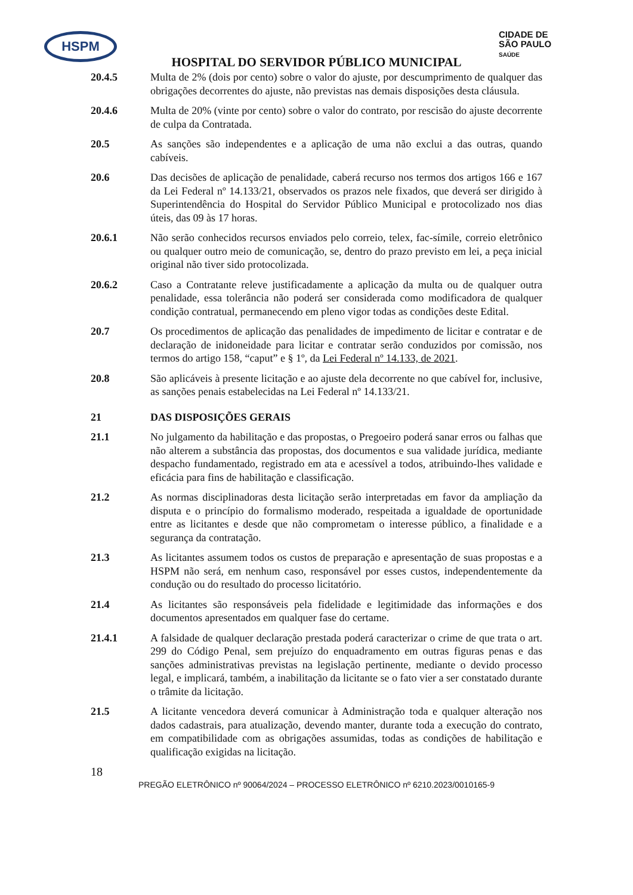HSPM
CIDADE DE
SÃO PAULO
SAÚDE
HOSPITAL DO SERVIDOR PÚBLICO MUNICIPAL
20.4.5 Multa de 2% (dois por cento) sobre o valor do ajuste, por descumprimento de qualquer das obrigações decorrentes do ajuste, não previstas nas demais disposições desta cláusula.
20.4.6 Multa de 20% (vinte por cento) sobre o valor do contrato, por rescisão do ajuste decorrente de culpa da Contratada.
20.5 As sanções são independentes e a aplicação de uma não exclui a das outras, quando cabíveis.
20.6 Das decisões de aplicação de penalidade, caberá recurso nos termos dos artigos 166 e 167 da Lei Federal nº 14.133/21, observados os prazos nele fixados, que deverá ser dirigido à Superintendência do Hospital do Servidor Público Municipal e protocolizado nos dias úteis, das 09 às 17 horas.
20.6.1 Não serão conhecidos recursos enviados pelo correio, telex, fac-símile, correio eletrônico ou qualquer outro meio de comunicação, se, dentro do prazo previsto em lei, a peça inicial original não tiver sido protocolizada.
20.6.2 Caso a Contratante releve justificadamente a aplicação da multa ou de qualquer outra penalidade, essa tolerância não poderá ser considerada como modificadora de qualquer condição contratual, permanecendo em pleno vigor todas as condições deste Edital.
20.7 Os procedimentos de aplicação das penalidades de impedimento de licitar e contratar e de declaração de inidoneidade para licitar e contratar serão conduzidos por comissão, nos termos do artigo 158, “caput” e § 1º, da Lei Federal nº 14.133, de 2021.
20.8 São aplicáveis à presente licitação e ao ajuste dela decorrente no que cabível for, inclusive, as sanções penais estabelecidas na Lei Federal nº 14.133/21.
21 DAS DISPOSIÇÕES GERAIS
21.1 No julgamento da habilitação e das propostas, o Pregoeiro poderá sanar erros ou falhas que não alterem a substância das propostas, dos documentos e sua validade jurídica, mediante despacho fundamentado, registrado em ata e acessível a todos, atribuindo-lhes validade e eficácia para fins de habilitação e classificação.
21.2 As normas disciplinadoras desta licitação serão interpretadas em favor da ampliação da disputa e o princípio do formalismo moderado, respeitada a igualdade de oportunidade entre as licitantes e desde que não comprometam o interesse público, a finalidade e a segurança da contratação.
21.3 As licitantes assumem todos os custos de preparação e apresentação de suas propostas e a HSPM não será, em nenhum caso, responsável por esses custos, independentemente da condução ou do resultado do processo licitatório.
21.4 As licitantes são responsáveis pela fidelidade e legitimidade das informações e dos documentos apresentados em qualquer fase do certame.
21.4.1 A falsidade de qualquer declaração prestada poderá caracterizar o crime de que trata o art. 299 do Código Penal, sem prejuízo do enquadramento em outras figuras penas e das sanções administrativas previstas na legislação pertinente, mediante o devido processo legal, e implicará, também, a inabilitação da licitante se o fato vier a ser constatado durante o trâmite da licitação.
21.5 A licitante vencedora deverá comunicar à Administração toda e qualquer alteração nos dados cadastrais, para atualização, devendo manter, durante toda a execução do contrato, em compatibilidade com as obrigações assumidas, todas as condições de habilitação e qualificação exigidas na licitação.
18
PREGÃO ELETRÔNICO nº 90064/2024 – PROCESSO ELETRÔNICO nº 6210.2023/0010165-9